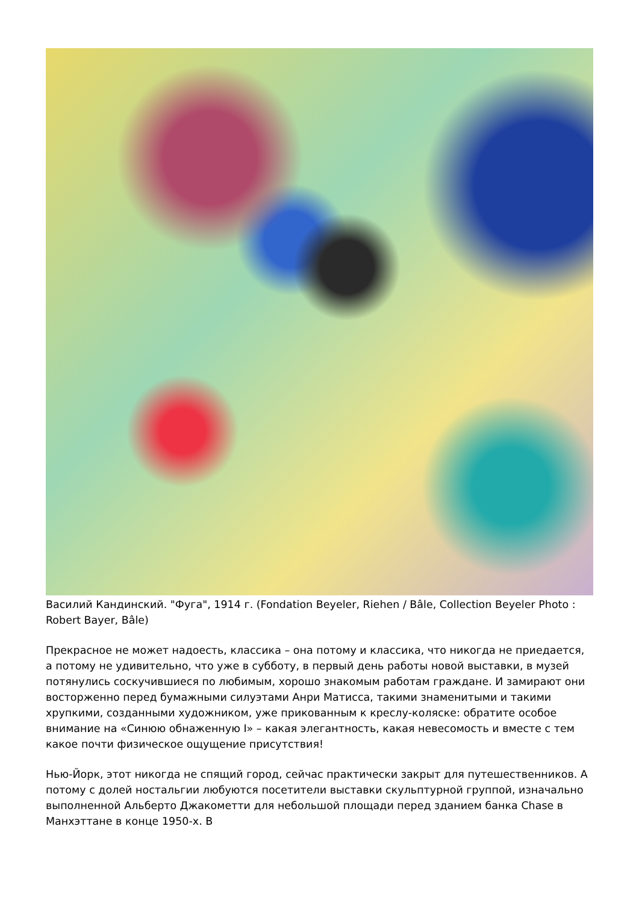Василий Кандинский. "Фуга", 1914 г. (Fondation Beyeler, Riehen / Bâle, Collection Beyeler Photo : Robert Bayer, Bâle)
Прекрасное не может надоесть, классика – она потому и классика, что никогда не приедается, а потому не удивительно, что уже в субботу, в первый день работы новой выставки, в музей потянулись соскучившиеся по любимым, хорошо знакомым работам граждане. И замирают они восторженно перед бумажными силуэтами Анри Матисса, такими знаменитыми и такими хрупкими, созданными художником, уже прикованным к креслу-коляске: обратите особое внимание на «Синюю обнаженную I» – какая элегантность, какая невесомость и вместе с тем какое почти физическое ощущение присутствия!
Нью-Йорк, этот никогда не спящий город, сейчас практически закрыт для путешественников. А потому с долей ностальгии любуются посетители выставки скульптурной группой, изначально выполненной Альберто Джакометти для небольшой площади перед зданием банка Chase в Манхэттане в конце 1950-х. В